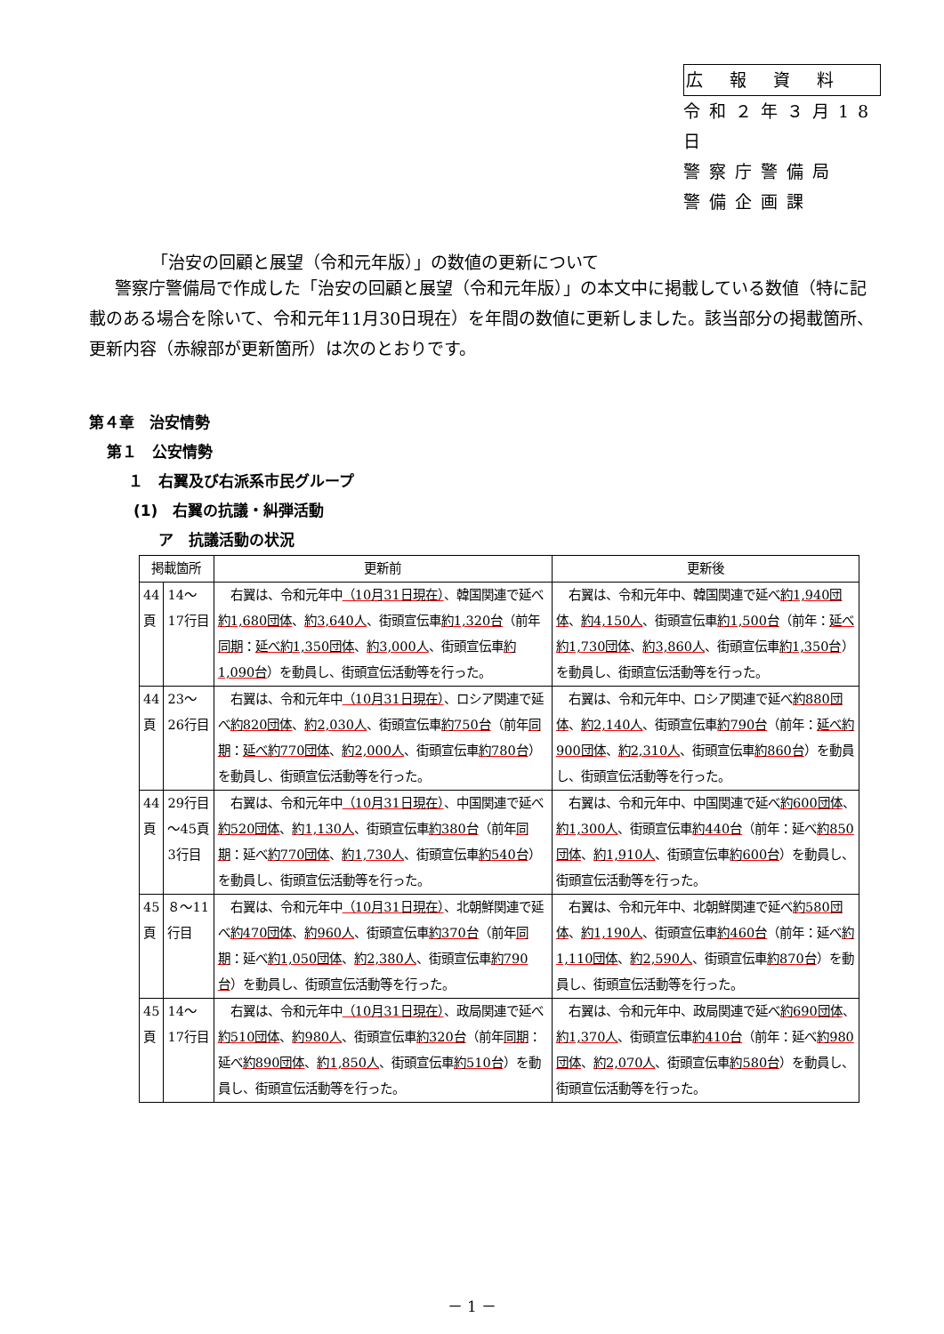広報資料
令和２年３月18日
警察庁警備局
警備企画課
「治安の回顧と展望（令和元年版）」の数値の更新について
警察庁警備局で作成した「治安の回顧と展望（令和元年版）」の本文中に掲載している数値（特に記載のある場合を除いて、令和元年11月30日現在）を年間の数値に更新しました。該当部分の掲載箇所、更新内容（赤線部が更新箇所）は次のとおりです。
第４章　治安情勢
第１　公安情勢
１　右翼及び右派系市民グループ
(1)　右翼の抗議・糾弾活動
ア　抗議活動の状況
| 掲載箇所 | | 更新前 | 更新後 |
| --- | --- | --- | --- |
| 44 頁 | 14～17行目 | 右翼は、令和元年中 （10月31日現在） 、韓国関連で延べ 約1,680団体 、 約3,640人 、街頭宣伝車 約1,320台 （前年 同期 ： 延べ約1,350団体 、 約3,000人 、街頭宣伝車 約1,090台 ）を動員し、街頭宣伝活動等を行った。 | 右翼は、令和元年中、韓国関連で延べ 約1,940団体 、 約4,150人 、街頭宣伝車 約1,500台 （前年： 延べ約1,730団体 、 約3,860人 、街頭宣伝車 約1,350台 ）を動員し、街頭宣伝活動等を行った。 |
| 44 頁 | 23～26行目 | 右翼は、令和元年中 （10月31日現在） 、ロシア関連で延べ 約820団体 、 約2,030人 、街頭宣伝車 約750台 （前年 同期 ： 延べ約770団体 、 約2,000人 、街頭宣伝車 約780台 ）を動員し、街頭宣伝活動等を行った。 | 右翼は、令和元年中、ロシア関連で延べ 約880団体 、 約2,140人 、街頭宣伝車 約790台 （前年： 延べ約900団体 、 約2,310人 、街頭宣伝車 約860台 ）を動員し、街頭宣伝活動等を行った。 |
| 44 頁 | 29行目 ～45頁3行目 | 右翼は、令和元年中 （10月31日現在） 、中国関連で延べ 約520団体 、 約1,130人 、街頭宣伝車 約380台 （前年 同期 ：延べ 約770団体 、 約1,730人 、街頭宣伝車 約540台 ）を動員し、街頭宣伝活動等を行った。 | 右翼は、令和元年中、中国関連で延べ 約600団体 、 約1,300人 、街頭宣伝車 約440台 （前年：延べ 約850団体 、 約1,910人 、街頭宣伝車 約600台 ）を動員し、街頭宣伝活動等を行った。 |
| 45 頁 | ８～11行目 | 右翼は、令和元年中 （10月31日現在） 、北朝鮮関連で延べ 約470団体 、 約960人 、街頭宣伝車 約370台 （前年 同期 ：延べ 約1,050団体 、 約2,380人 、街頭宣伝車 約790台 ）を動員し、街頭宣伝活動等を行った。 | 右翼は、令和元年中、北朝鮮関連で延べ 約580団体 、 約1,190人 、街頭宣伝車 約460台 （前年：延べ 約1,110団体 、 約2,590人 、街頭宣伝車 約870台 ）を動員し、街頭宣伝活動等を行った。 |
| 45 頁 | 14～17行目 | 右翼は、令和元年中 （10月31日現在） 、政局関連で延べ 約510団体 、 約980人 、街頭宣伝車 約320台 （前年 同期 ：延べ 約890団体 、 約1,850人 、街頭宣伝車 約510台 ）を動員し、街頭宣伝活動等を行った。 | 右翼は、令和元年中、政局関連で延べ 約690団体 、 約1,370人 、街頭宣伝車 約410台 （前年：延べ 約980団体 、 約2,070人 、街頭宣伝車 約580台 ）を動員し、街頭宣伝活動等を行った。 |
－ 1 －